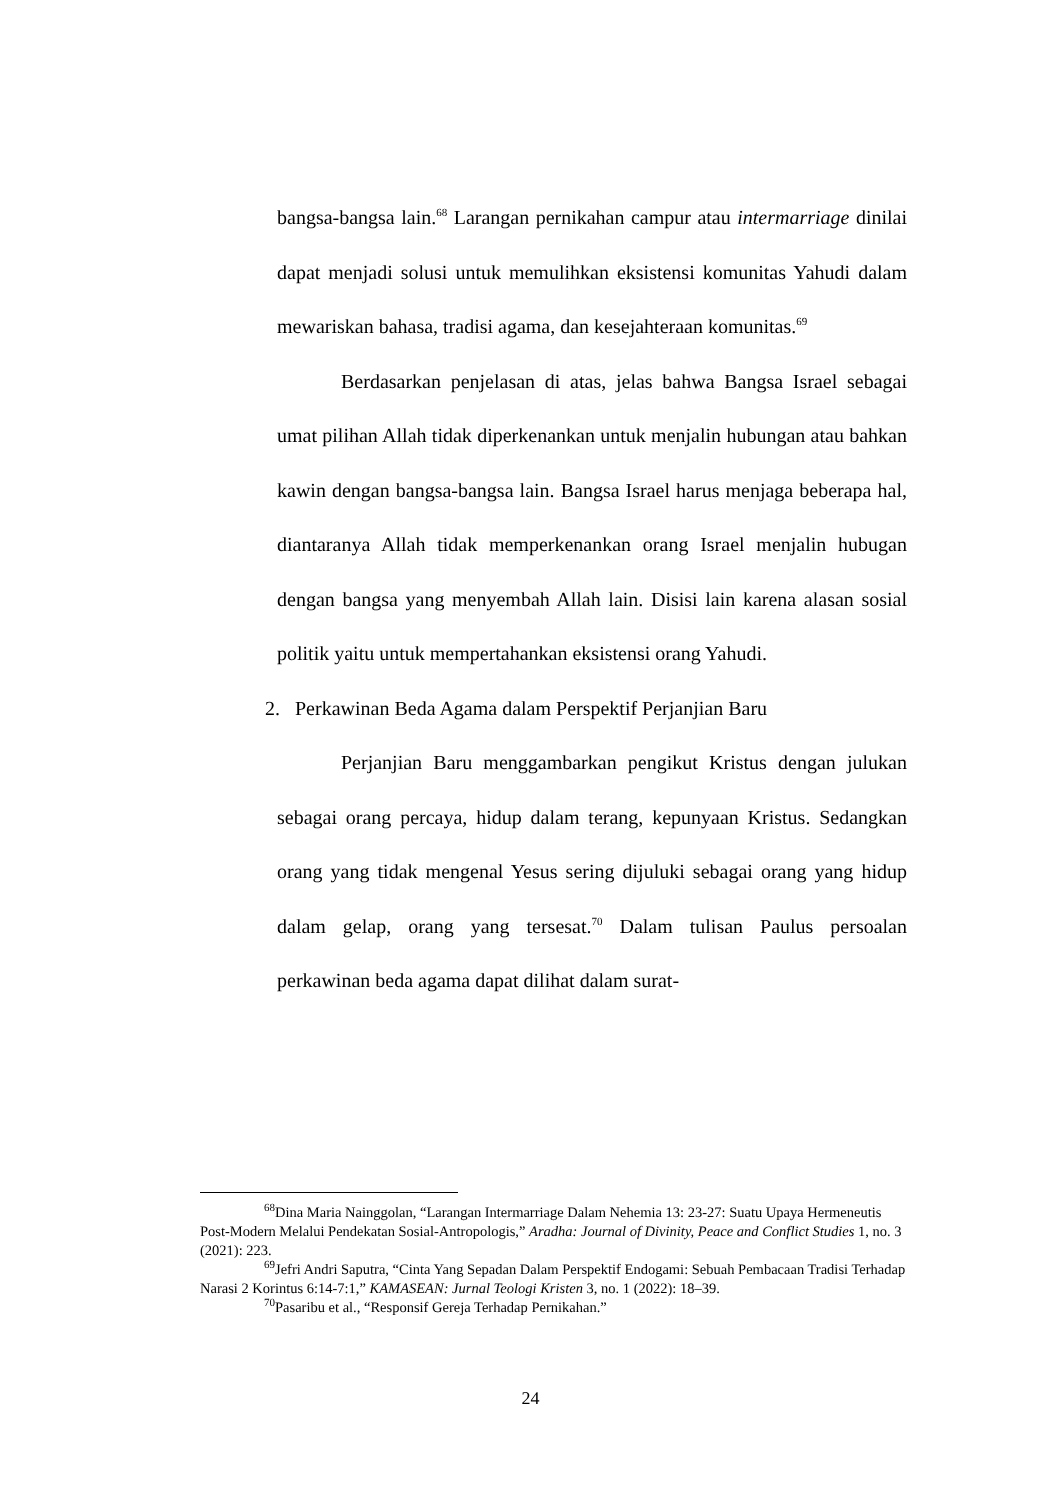bangsa-bangsa lain.<sup>68</sup> Larangan pernikahan campur atau intermarriage dinilai dapat menjadi solusi untuk memulihkan eksistensi komunitas Yahudi dalam mewariskan bahasa, tradisi agama, dan kesejahteraan komunitas.<sup>69</sup>
Berdasarkan penjelasan di atas, jelas bahwa Bangsa Israel sebagai umat pilihan Allah tidak diperkenankan untuk menjalin hubungan atau bahkan kawin dengan bangsa-bangsa lain. Bangsa Israel harus menjaga beberapa hal, diantaranya Allah tidak memperkenankan orang Israel menjalin hubugan dengan bangsa yang menyembah Allah lain. Disisi lain karena alasan sosial politik yaitu untuk mempertahankan eksistensi orang Yahudi.
2. Perkawinan Beda Agama dalam Perspektif Perjanjian Baru
Perjanjian Baru menggambarkan pengikut Kristus dengan julukan sebagai orang percaya, hidup dalam terang, kepunyaan Kristus. Sedangkan orang yang tidak mengenal Yesus sering dijuluki sebagai orang yang hidup dalam gelap, orang yang tersesat.<sup>70</sup> Dalam tulisan Paulus persoalan perkawinan beda agama dapat dilihat dalam surat-
<sup>68</sup> Dina Maria Nainggolan, “Larangan Intermarriage Dalam Nehemia 13: 23-27: Suatu Upaya Hermeneutis Post-Modern Melalui Pendekatan Sosial-Antropologis,” Aradha: Journal of Divinity, Peace and Conflict Studies 1, no. 3 (2021): 223.
<sup>69</sup> Jefri Andri Saputra, “Cinta Yang Sepadan Dalam Perspektif Endogami: Sebuah Pembacaan Tradisi Terhadap Narasi 2 Korintus 6:14-7:1,” KAMASEAN: Jurnal Teologi Kristen 3, no. 1 (2022): 18–39.
<sup>70</sup> Pasaribu et al., “Responsif Gereja Terhadap Pernikahan.”
24